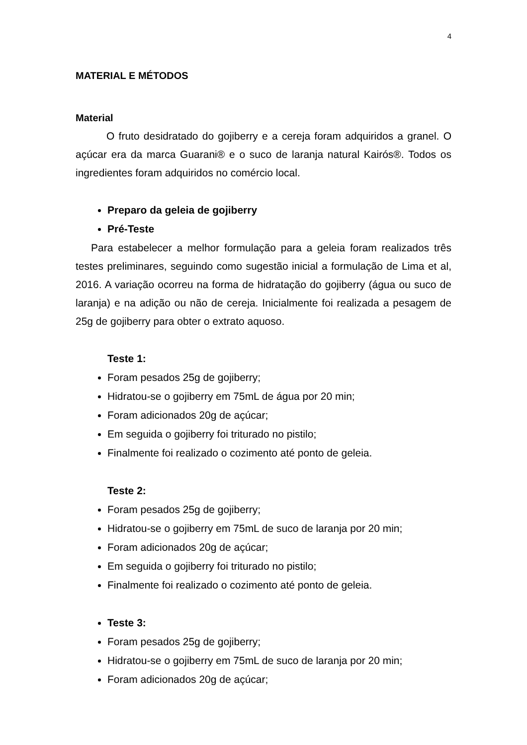4
MATERIAL E MÉTODOS
Material
O fruto desidratado do gojiberry e a cereja foram adquiridos a granel. O açúcar era da marca Guarani® e o suco de laranja natural Kairós®. Todos os ingredientes foram adquiridos no comércio local.
Preparo da geleia de gojiberry
Pré-Teste
Para estabelecer a melhor formulação para a geleia foram realizados três testes preliminares, seguindo como sugestão inicial a formulação de Lima et al, 2016. A variação ocorreu na forma de hidratação do gojiberry (água ou suco de laranja) e na adição ou não de cereja. Inicialmente foi realizada a pesagem de 25g de gojiberry para obter o extrato aquoso.
Teste 1:
Foram pesados 25g de gojiberry;
Hidratou-se o gojiberry em 75mL de água por 20 min;
Foram adicionados 20g de açúcar;
Em seguida o gojiberry foi triturado no pistilo;
Finalmente foi realizado o cozimento até ponto de geleia.
Teste 2:
Foram pesados 25g de gojiberry;
Hidratou-se o gojiberry em 75mL de suco de laranja por 20 min;
Foram adicionados 20g de açúcar;
Em seguida o gojiberry foi triturado no pistilo;
Finalmente foi realizado o cozimento até ponto de geleia.
Teste 3:
Foram pesados 25g de gojiberry;
Hidratou-se o gojiberry em 75mL de suco de laranja por 20 min;
Foram adicionados 20g de açúcar;